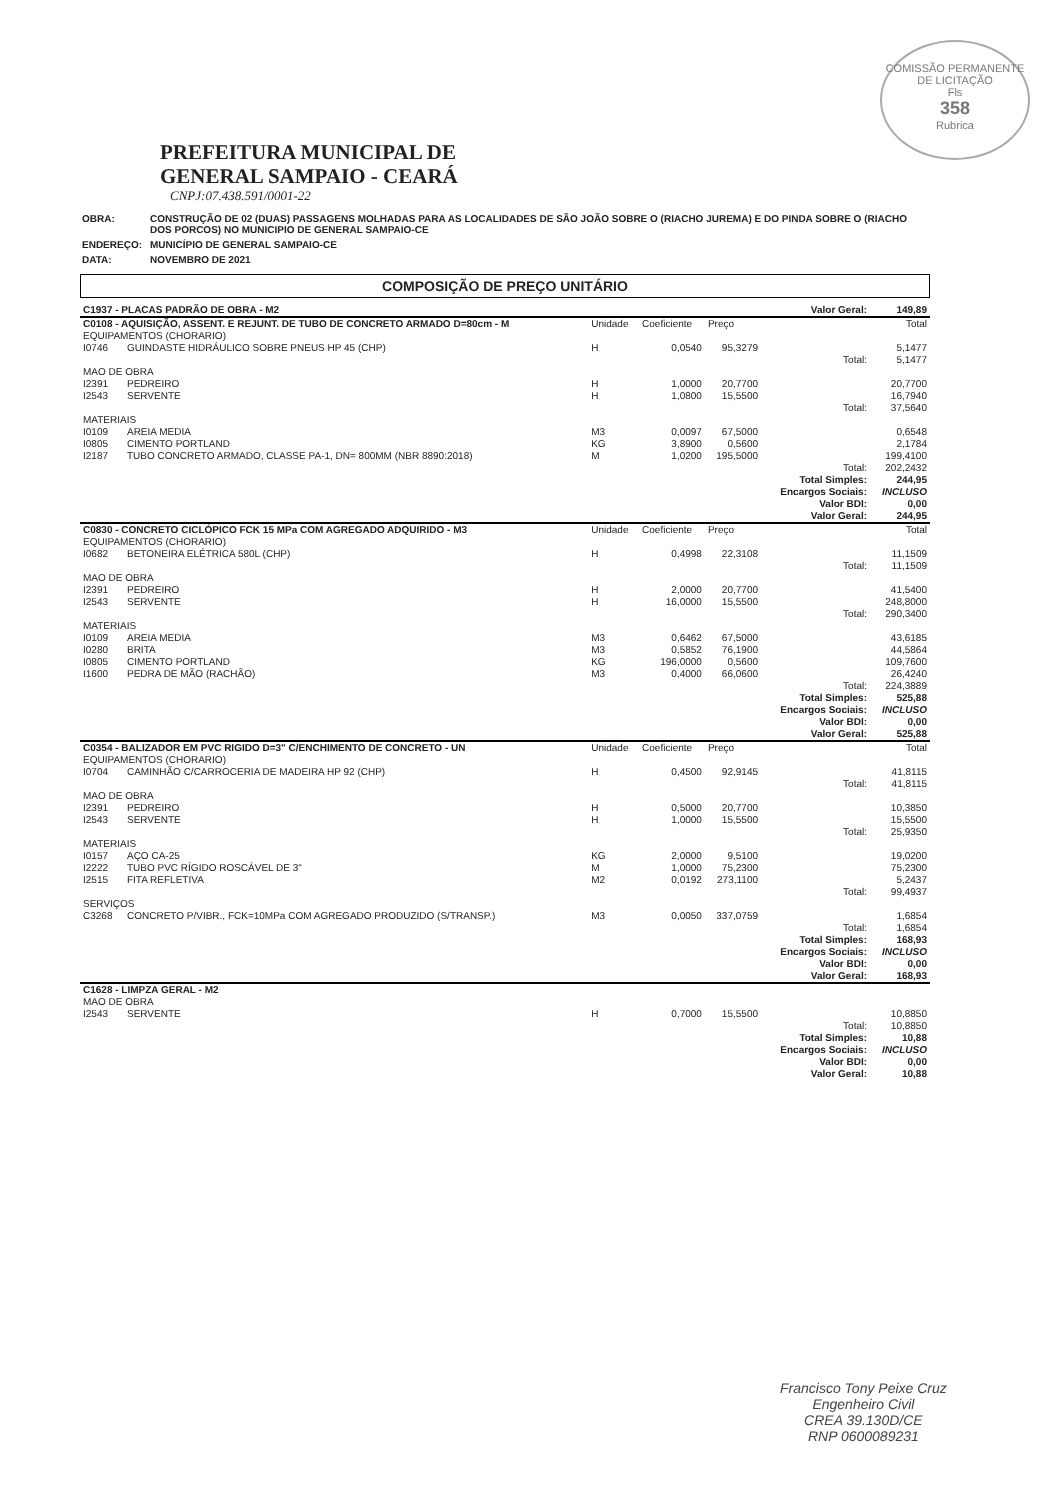COMISSÃO PERMANENTE DE LICITAÇÃO
Fls
358
Rubrica
PREFEITURA MUNICIPAL DE
GENERAL SAMPAIO - CEARÁ
CNPJ:07.438.591/0001-22
| OBRA: | CONSTRUÇÃO DE 02 (DUAS) PASSAGENS MOLHADAS PARA AS LOCALIDADES DE SÃO JOÃO SOBRE O (RIACHO JUREMA) E DO PINDA SOBRE O (RIACHO DOS PORCOS) NO MUNICIPIO DE GENERAL SAMPAIO-CE |
| ENDEREÇO: | MUNICÍPIO DE GENERAL SAMPAIO-CE |
| DATA: | NOVEMBRO DE 2021 |
COMPOSIÇÃO DE PREÇO UNITÁRIO
| C1937 - PLACAS PADRÃO DE OBRA - M2 | | | | | Valor Geral: | 149,89 |
| C0108 - AQUISIÇÃO, ASSENT. E REJUNT. DE TUBO DE CONCRETO ARMADO D=80cm - M | | Unidade | Coeficiente | Preço | | Total |
| EQUIPAMENTOS (CHORARIO) | | | | | | |
| I0746 | GUINDASTE HIDRÁULICO SOBRE PNEUS HP 45 (CHP) | H | 0,0540 | 95,3279 | | 5,1477 |
| | | | | | Total: | 5,1477 |
| MAO DE OBRA | | | | | | |
| I2391 | PEDREIRO | H | 1,0000 | 20,7700 | | 20,7700 |
| I2543 | SERVENTE | H | 1,0800 | 15,5500 | | 16,7940 |
| | | | | | Total: | 37,5640 |
| MATERIAIS | | | | | | |
| I0109 | AREIA MEDIA | M3 | 0,0097 | 67,5000 | | 0,6548 |
| I0805 | CIMENTO PORTLAND | KG | 3,8900 | 0,5600 | | 2,1784 |
| I2187 | TUBO CONCRETO ARMADO, CLASSE PA-1, DN= 800MM (NBR 8890:2018) | M | 1,0200 | 195,5000 | | 199,4100 |
| | | | | | Total: | 202,2432 |
| | | | | | Total Simples: | 244,95 |
| | | | | | Encargos Sociais: | INCLUSO |
| | | | | | Valor BDI: | 0,00 |
| | | | | | Valor Geral: | 244,95 |
| C0830 - CONCRETO CICLÓPICO FCK 15 MPa COM AGREGADO ADQUIRIDO - M3 | | Unidade | Coeficiente | Preço | | Total |
| EQUIPAMENTOS (CHORARIO) | | | | | | |
| I0682 | BETONEIRA ELÉTRICA 580L (CHP) | H | 0,4998 | 22,3108 | | 11,1509 |
| | | | | | Total: | 11,1509 |
| MAO DE OBRA | | | | | | |
| I2391 | PEDREIRO | H | 2,0000 | 20,7700 | | 41,5400 |
| I2543 | SERVENTE | H | 16,0000 | 15,5500 | | 248,8000 |
| | | | | | Total: | 290,3400 |
| MATERIAIS | | | | | | |
| I0109 | AREIA MEDIA | M3 | 0,6462 | 67,5000 | | 43,6185 |
| I0280 | BRITA | M3 | 0,5852 | 76,1900 | | 44,5864 |
| I0805 | CIMENTO PORTLAND | KG | 196,0000 | 0,5600 | | 109,7600 |
| I1600 | PEDRA DE MÃO (RACHÃO) | M3 | 0,4000 | 66,0600 | | 26,4240 |
| | | | | | Total: | 224,3889 |
| | | | | | Total Simples: | 525,88 |
| | | | | | Encargos Sociais: | INCLUSO |
| | | | | | Valor BDI: | 0,00 |
| | | | | | Valor Geral: | 525,88 |
| C0354 - BALIZADOR EM PVC RIGIDO D=3" C/ENCHIMENTO DE CONCRETO - UN | | Unidade | Coeficiente | Preço | | Total |
| EQUIPAMENTOS (CHORARIO) | | | | | | |
| I0704 | CAMINHÃO C/CARROCERIA DE MADEIRA HP 92 (CHP) | H | 0,4500 | 92,9145 | | 41,8115 |
| | | | | | Total: | 41,8115 |
| MAO DE OBRA | | | | | | |
| I2391 | PEDREIRO | H | 0,5000 | 20,7700 | | 10,3850 |
| I2543 | SERVENTE | H | 1,0000 | 15,5500 | | 15,5500 |
| | | | | | Total: | 25,9350 |
| MATERIAIS | | | | | | |
| I0157 | AÇO CA-25 | KG | 2,0000 | 9,5100 | | 19,0200 |
| I2222 | TUBO PVC RÍGIDO ROSCÁVEL DE 3" | M | 1,0000 | 75,2300 | | 75,2300 |
| I2515 | FITA REFLETIVA | M2 | 0,0192 | 273,1100 | | 5,2437 |
| | | | | | Total: | 99,4937 |
| SERVIÇOS | | | | | | |
| C3268 | CONCRETO P/VIBR., FCK=10MPa COM AGREGADO PRODUZIDO (S/TRANSP.) | M3 | 0,0050 | 337,0759 | | 1,6854 |
| | | | | | Total: | 1,6854 |
| | | | | | Total Simples: | 168,93 |
| | | | | | Encargos Sociais: | INCLUSO |
| | | | | | Valor BDI: | 0,00 |
| | | | | | Valor Geral: | 168,93 |
| C1628 - LIMPZA GERAL - M2 | | | | | | |
| MAO DE OBRA | | | | | | |
| I2543 | SERVENTE | H | 0,7000 | 15,5500 | | 10,8850 |
| | | | | | Total: | 10,8850 |
| | | | | | Total Simples: | 10,88 |
| | | | | | Encargos Sociais: | INCLUSO |
| | | | | | Valor BDI: | 0,00 |
| | | | | | Valor Geral: | 10,88 |
Francisco Tony Peixe Cruz
Engenheiro Civil
CREA 39.130D/CE
RNP 0600089231